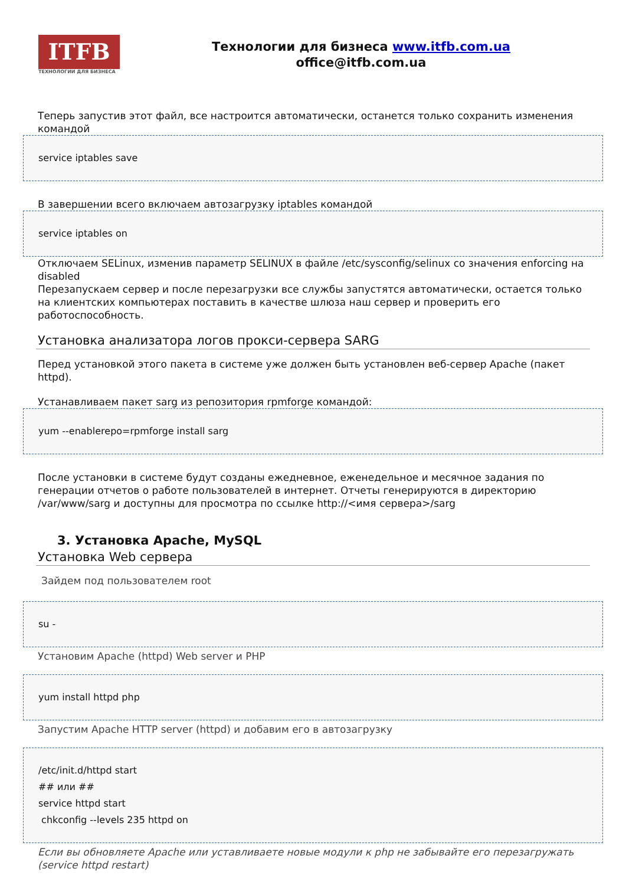ITFB
ТЕХНОЛОГИИ ДЛЯ БИЗНЕСА
Технологии для бизнеса www.itfb.com.ua
office@itfb.com.ua
Теперь запустив этот файл, все настроится автоматически, останется только сохранить изменения командой
service iptables save
В завершении всего включаем автозагрузку iptables командой
service iptables on
Отключаем SELinux, изменив параметр SELINUX в файле /etc/sysconfig/selinux со значения enforcing на disabled
Перезапускаем сервер и после перезагрузки все службы запустятся автоматически, остается только на клиентских компьютерах поставить в качестве шлюза наш сервер и проверить его работоспособность.
Установка анализатора логов прокси-сервера SARG
Перед установкой этого пакета в системе уже должен быть установлен веб-сервер Apache (пакет httpd).
Устанавливаем пакет sarg из репозитория rpmforge командой:
yum --enablerepo=rpmforge install sarg
После установки в системе будут созданы ежедневное, еженедельное и месячное задания по генерации отчетов о работе пользователей в интернет. Отчеты генерируются в директорию /var/www/sarg и доступны для просмотра по ссылке http://<имя сервера>/sarg
3. Установка Apache, MySQL
Установка Web сервера
Зайдем под пользователем root
su -
Установим Apache (httpd) Web server и PHP
yum install httpd php
Запустим Apache HTTP server (httpd) и добавим его в автозагрузку
/etc/init.d/httpd start
## или ##
service httpd start
chkconfig --levels 235 httpd on
Если вы обновляете Apache или уставливаете новые модули к php не забывайте его перезагружать (service httpd restart)